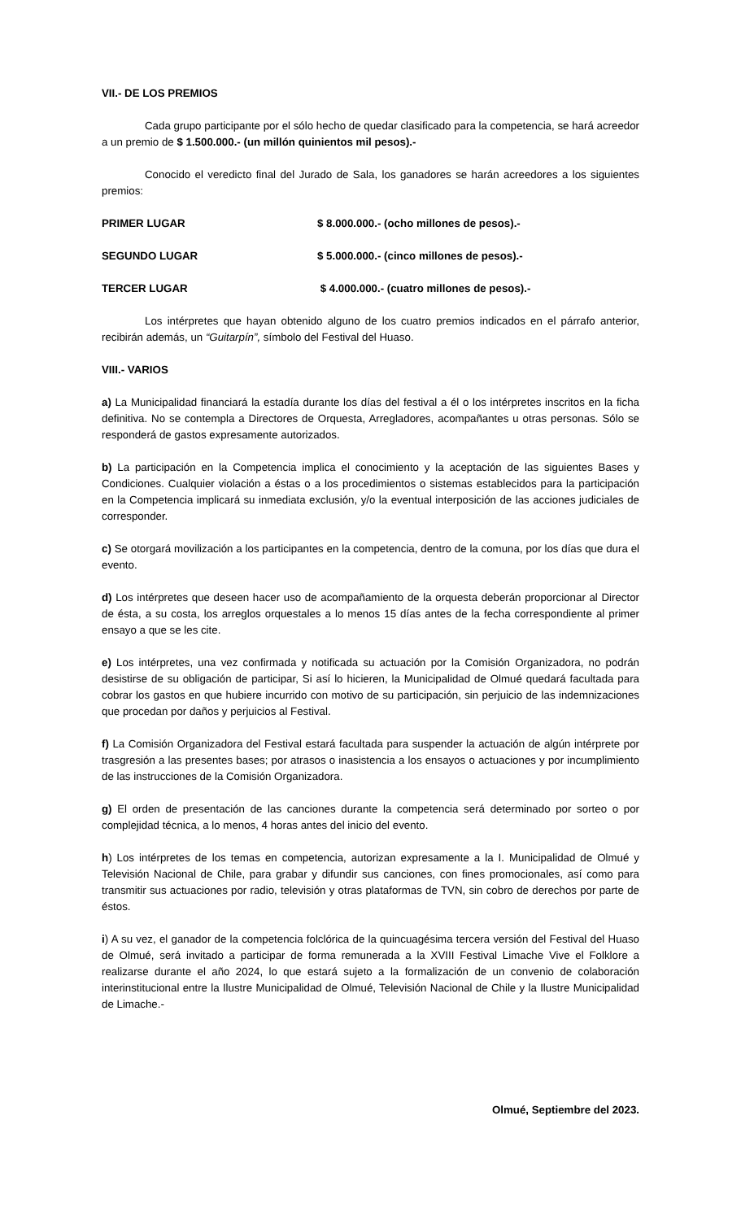VII.- DE LOS PREMIOS
Cada grupo participante por el sólo hecho de quedar clasificado para la competencia, se hará acreedor a un premio de $ 1.500.000.- (un millón quinientos mil pesos).-
Conocido el veredicto final del Jurado de Sala, los ganadores se harán acreedores a los siguientes premios:
PRIMER LUGAR $ 8.000.000.- (ocho millones de pesos).-
SEGUNDO LUGAR $ 5.000.000.- (cinco millones de pesos).-
TERCER LUGAR $ 4.000.000.- (cuatro millones de pesos).-
Los intérpretes que hayan obtenido alguno de los cuatro premios indicados en el párrafo anterior, recibirán además, un “Guitarpín”, símbolo del Festival del Huaso.
VIII.- VARIOS
a) La Municipalidad financiará la estadía durante los días del festival a él o los intérpretes inscritos en la ficha definitiva. No se contempla a Directores de Orquesta, Arregladores, acompañantes u otras personas. Sólo se responderá de gastos expresamente autorizados.
b) La participación en la Competencia implica el conocimiento y la aceptación de las siguientes Bases y Condiciones. Cualquier violación a éstas o a los procedimientos o sistemas establecidos para la participación en la Competencia implicará su inmediata exclusión, y/o la eventual interposición de las acciones judiciales de corresponder.
c) Se otorgará movilización a los participantes en la competencia, dentro de la comuna, por los días que dura el evento.
d) Los intérpretes que deseen hacer uso de acompañamiento de la orquesta deberán proporcionar al Director de ésta, a su costa, los arreglos orquestales a lo menos 15 días antes de la fecha correspondiente al primer ensayo a que se les cite.
e) Los intérpretes, una vez confirmada y notificada su actuación por la Comisión Organizadora, no podrán desistirse de su obligación de participar, Si así lo hicieren, la Municipalidad de Olmué quedará facultada para cobrar los gastos en que hubiere incurrido con motivo de su participación, sin perjuicio de las indemnizaciones que procedan por daños y perjuicios al Festival.
f) La Comisión Organizadora del Festival estará facultada para suspender la actuación de algún intérprete por trasgresión a las presentes bases; por atrasos o inasistencia a los ensayos o actuaciones y por incumplimiento de las instrucciones de la Comisión Organizadora.
g) El orden de presentación de las canciones durante la competencia será determinado por sorteo o por complejidad técnica, a lo menos, 4 horas antes del inicio del evento.
h) Los intérpretes de los temas en competencia, autorizan expresamente a la I. Municipalidad de Olmué y Televisión Nacional de Chile, para grabar y difundir sus canciones, con fines promocionales, así como para transmitir sus actuaciones por radio, televisión y otras plataformas de TVN, sin cobro de derechos por parte de éstos.
i) A su vez, el ganador de la competencia folclórica de la quincuagésima tercera versión del Festival del Huaso de Olmué, será invitado a participar de forma remunerada a la XVIII Festival Limache Vive el Folklore a realizarse durante el año 2024, lo que estará sujeto a la formalización de un convenio de colaboración interinstitucional entre la Ilustre Municipalidad de Olmué, Televisión Nacional de Chile y la Ilustre Municipalidad de Limache.-
Olmué, Septiembre del 2023.